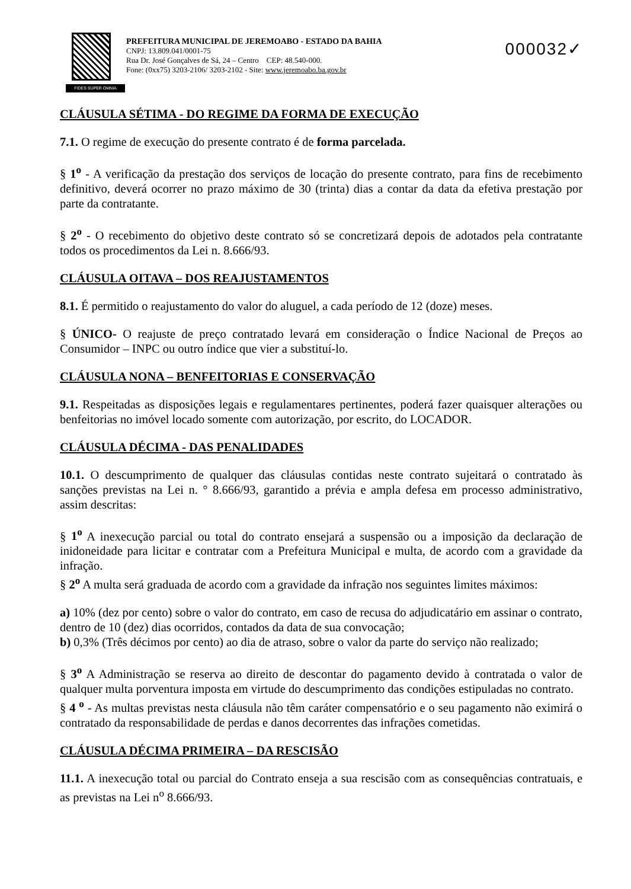FIDES SUPER OMNIA
PREFEITURA MUNICIPAL DE JEREMOABO - ESTADO DA BAHIA
CNPJ: 13.809.041/0001-75
Rua Dr. José Gonçalves de Sá, 24 – Centro CEP: 48.540-000.
Fone: (0xx75) 3203-2106/ 3203-2102 - Site: www.jeremoabo.ba.gov.br
000032✓
CLÁUSULA SÉTIMA - DO REGIME DA FORMA DE EXECUÇÃO
7.1. O regime de execução do presente contrato é de forma parcelada.
§ 1<sup>o</sup> - A verificação da prestação dos serviços de locação do presente contrato, para fins de recebimento definitivo, deverá ocorrer no prazo máximo de 30 (trinta) dias a contar da data da efetiva prestação por parte da contratante.
§ 2<sup>o</sup> - O recebimento do objetivo deste contrato só se concretizará depois de adotados pela contratante todos os procedimentos da Lei n. 8.666/93.
CLÁUSULA OITAVA – DOS REAJUSTAMENTOS
8.1. É permitido o reajustamento do valor do aluguel, a cada período de 12 (doze) meses.
§ ÚNICO- O reajuste de preço contratado levará em consideração o Índice Nacional de Preços ao Consumidor – INPC ou outro índice que vier a substituí-lo.
CLÁUSULA NONA – BENFEITORIAS E CONSERVAÇÃO
9.1. Respeitadas as disposições legais e regulamentares pertinentes, poderá fazer quaisquer alterações ou benfeitorias no imóvel locado somente com autorização, por escrito, do LOCADOR.
CLÁUSULA DÉCIMA - DAS PENALIDADES
10.1. O descumprimento de qualquer das cláusulas contidas neste contrato sujeitará o contratado às sanções previstas na Lei n. ° 8.666/93, garantido a prévia e ampla defesa em processo administrativo, assim descritas:
§ 1<sup>o</sup> A inexecução parcial ou total do contrato ensejará a suspensão ou a imposição da declaração de inidoneidade para licitar e contratar com a Prefeitura Municipal e multa, de acordo com a gravidade da infração.
§ 2<sup>o</sup> A multa será graduada de acordo com a gravidade da infração nos seguintes limites máximos:
a) 10% (dez por cento) sobre o valor do contrato, em caso de recusa do adjudicatário em assinar o contrato, dentro de 10 (dez) dias ocorridos, contados da data de sua convocação;
b) 0,3% (Três décimos por cento) ao dia de atraso, sobre o valor da parte do serviço não realizado;
§ 3<sup>o</sup> A Administração se reserva ao direito de descontar do pagamento devido à contratada o valor de qualquer multa porventura imposta em virtude do descumprimento das condições estipuladas no contrato.
§ 4 <sup>o</sup> - As multas previstas nesta cláusula não têm caráter compensatório e o seu pagamento não eximirá o contratado da responsabilidade de perdas e danos decorrentes das infrações cometidas.
CLÁUSULA DÉCIMA PRIMEIRA – DA RESCISÃO
11.1. A inexecução total ou parcial do Contrato enseja a sua rescisão com as consequências contratuais, e as previstas na Lei n<sup>o</sup> 8.666/93.